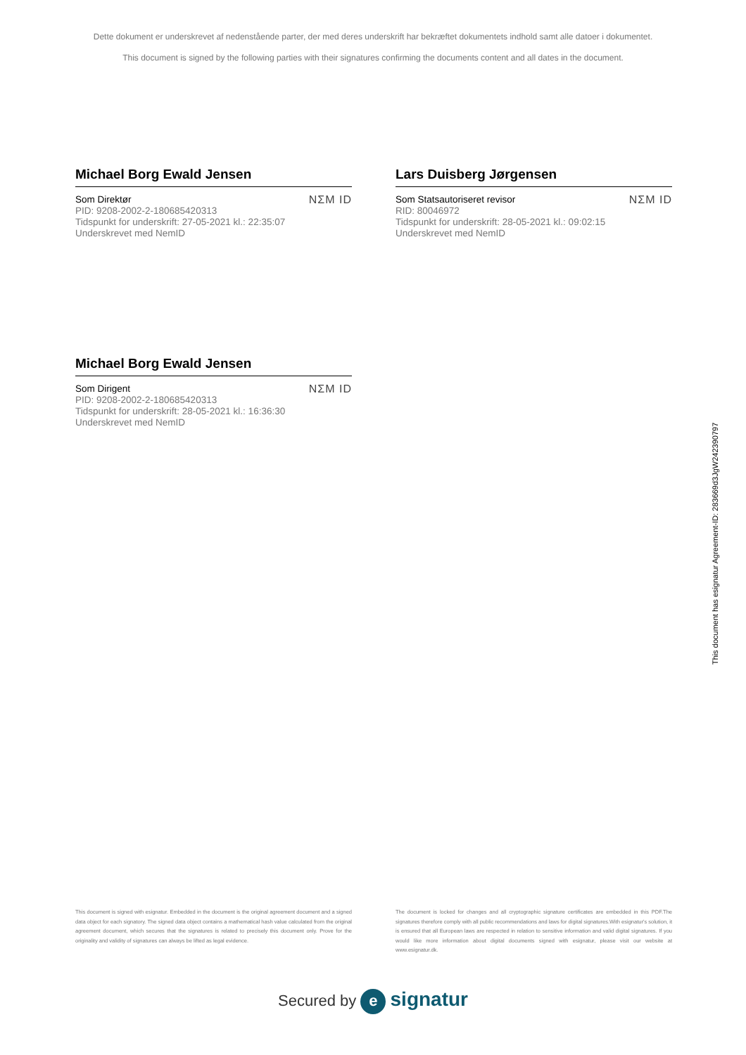Dette dokument er underskrevet af nedenstående parter, der med deres underskrift har bekræftet dokumentets indhold samt alle datoer i dokumentet.
This document is signed by the following parties with their signatures confirming the documents content and all dates in the document.
Michael Borg Ewald Jensen
Som Direktør
PID: 9208-2002-2-180685420313
Tidspunkt for underskrift: 27-05-2021 kl.: 22:35:07
Underskrevet med NemID
NΣM ID
Lars Duisberg Jørgensen
Som Statsautoriseret revisor
RID: 80046972
Tidspunkt for underskrift: 28-05-2021 kl.: 09:02:15
Underskrevet med NemID
NΣM ID
Michael Borg Ewald Jensen
Som Dirigent
PID: 9208-2002-2-180685420313
Tidspunkt for underskrift: 28-05-2021 kl.: 16:36:30
Underskrevet med NemID
NΣM ID
This document has esignatur Agreement-ID: 283669d3JgW242390797
This document is signed with esignatur. Embedded in the document is the original agreement document and a signed data object for each signatory. The signed data object contains a mathematical hash value calculated from the original agreement document, which secures that the signatures is related to precisely this document only. Prove for the originality and validity of signatures can always be lifted as legal evidence.
The document is locked for changes and all cryptographic signature certificates are embedded in this PDF.The signatures therefore comply with all public recommendations and laws for digital signatures.With esignatur's solution, it is ensured that all European laws are respected in relation to sensitive information and valid digital signatures. If you would like more information about digital documents signed with esignatur, please visit our website at www.esignatur.dk.
Secured by e signatur